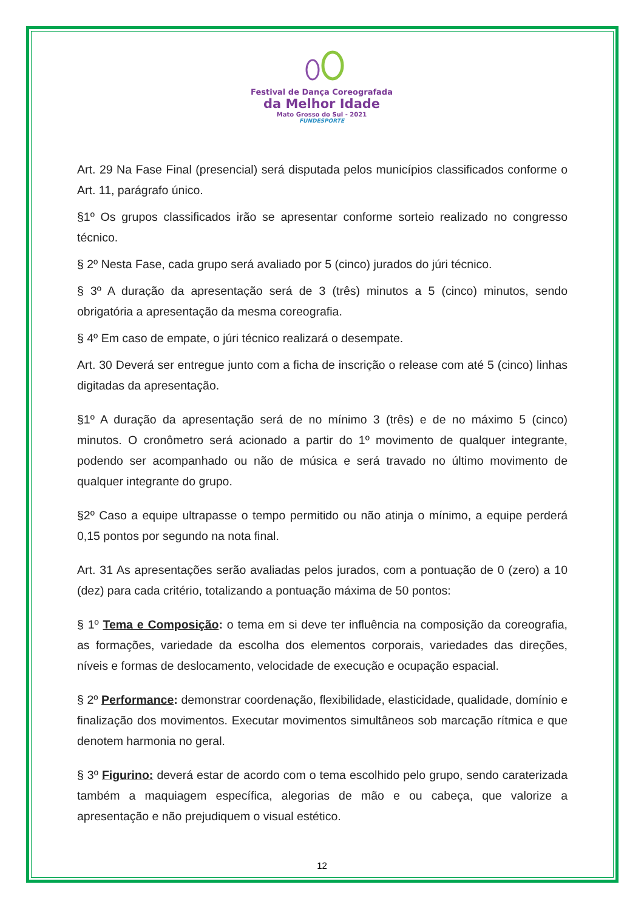Festival de Dança Coreografada
da Melhor Idade
Mato Grosso do Sul - 2021
FUNDESPORTE
Art. 29 Na Fase Final (presencial) será disputada pelos municípios classificados conforme o Art. 11, parágrafo único.
§1º Os grupos classificados irão se apresentar conforme sorteio realizado no congresso técnico.
§ 2º Nesta Fase, cada grupo será avaliado por 5 (cinco) jurados do júri técnico.
§ 3º A duração da apresentação será de 3 (três) minutos a 5 (cinco) minutos, sendo obrigatória a apresentação da mesma coreografia.
§ 4º Em caso de empate, o júri técnico realizará o desempate.
Art. 30 Deverá ser entregue junto com a ficha de inscrição o release com até 5 (cinco) linhas digitadas da apresentação.
§1º A duração da apresentação será de no mínimo 3 (três) e de no máximo 5 (cinco) minutos. O cronômetro será acionado a partir do 1º movimento de qualquer integrante, podendo ser acompanhado ou não de música e será travado no último movimento de qualquer integrante do grupo.
§2º Caso a equipe ultrapasse o tempo permitido ou não atinja o mínimo, a equipe perderá 0,15 pontos por segundo na nota final.
Art. 31 As apresentações serão avaliadas pelos jurados, com a pontuação de 0 (zero) a 10 (dez) para cada critério, totalizando a pontuação máxima de 50 pontos:
§ 1º Tema e Composição: o tema em si deve ter influência na composição da coreografia, as formações, variedade da escolha dos elementos corporais, variedades das direções, níveis e formas de deslocamento, velocidade de execução e ocupação espacial.
§ 2º Performance: demonstrar coordenação, flexibilidade, elasticidade, qualidade, domínio e finalização dos movimentos. Executar movimentos simultâneos sob marcação rítmica e que denotem harmonia no geral.
§ 3º Figurino: deverá estar de acordo com o tema escolhido pelo grupo, sendo caraterizada também a maquiagem específica, alegorias de mão e ou cabeça, que valorize a apresentação e não prejudiquem o visual estético.
12